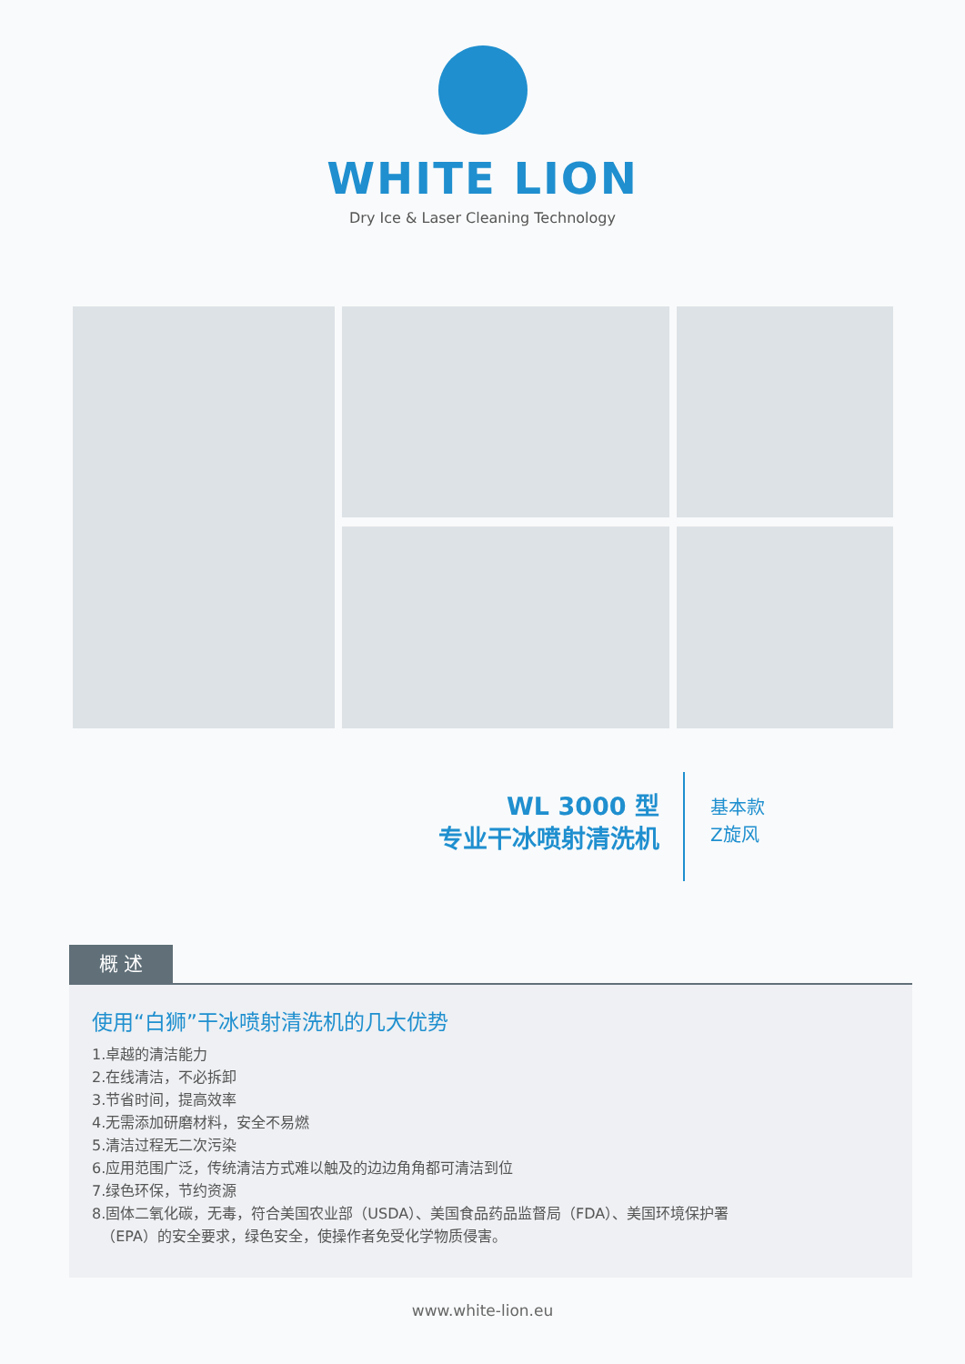WHITE LION
Dry Ice & Laser Cleaning Technology
WL 3000 型
专业干冰喷射清洗机
基本款
Z旋风
概 述
使用“白狮”干冰喷射清洗机的几大优势
1.卓越的清洁能力
2.在线清洁，不必拆卸
3.节省时间，提高效率
4.无需添加研磨材料，安全不易燃
5.清洁过程无二次污染
6.应用范围广泛，传统清洁方式难以触及的边边角角都可清洁到位
7.绿色环保，节约资源
8.固体二氧化碳，无毒，符合美国农业部（USDA）、美国食品药品监督局（FDA）、美国环境保护署
（EPA）的安全要求，绿色安全，使操作者免受化学物质侵害。
www.white-lion.eu